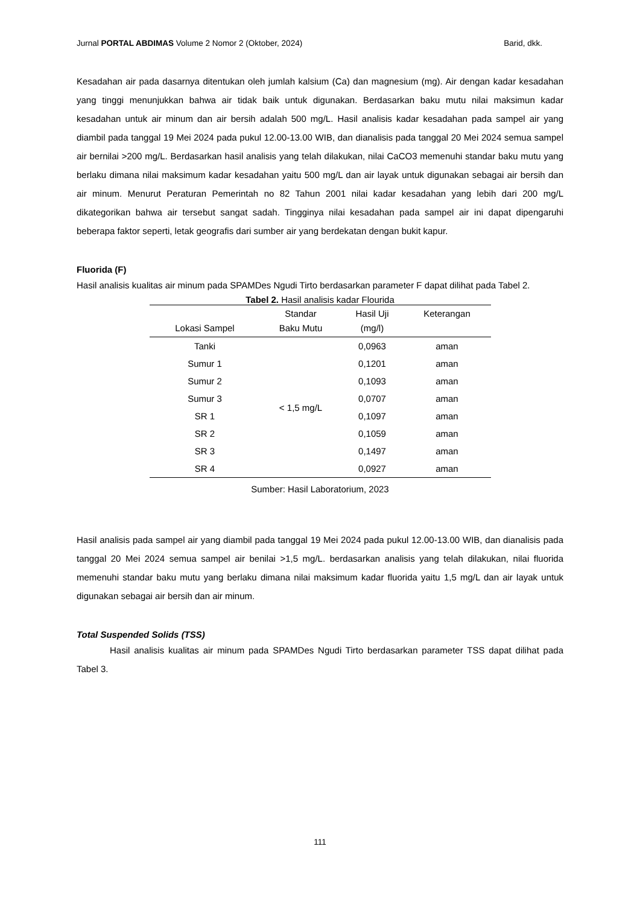Jurnal PORTAL ABDIMAS Volume 2 Nomor 2 (Oktober, 2024) Barid, dkk.
Kesadahan air pada dasarnya ditentukan oleh jumlah kalsium (Ca) dan magnesium (mg). Air dengan kadar kesadahan yang tinggi menunjukkan bahwa air tidak baik untuk digunakan. Berdasarkan baku mutu nilai maksimun kadar kesadahan untuk air minum dan air bersih adalah 500 mg/L. Hasil analisis kadar kesadahan pada sampel air yang diambil pada tanggal 19 Mei 2024 pada pukul 12.00-13.00 WIB, dan dianalisis pada tanggal 20 Mei 2024 semua sampel air bernilai >200 mg/L. Berdasarkan hasil analisis yang telah dilakukan, nilai CaCO3 memenuhi standar baku mutu yang berlaku dimana nilai maksimum kadar kesadahan yaitu 500 mg/L dan air layak untuk digunakan sebagai air bersih dan air minum. Menurut Peraturan Pemerintah no 82 Tahun 2001 nilai kadar kesadahan yang lebih dari 200 mg/L dikategorikan bahwa air tersebut sangat sadah. Tingginya nilai kesadahan pada sampel air ini dapat dipengaruhi beberapa faktor seperti, letak geografis dari sumber air yang berdekatan dengan bukit kapur.
Fluorida (F)
Hasil analisis kualitas air minum pada SPAMDes Ngudi Tirto berdasarkan parameter F dapat dilihat pada Tabel 2.
Tabel 2. Hasil analisis kadar Flourida
| Lokasi Sampel | Standar Baku Mutu | Hasil Uji (mg/l) | Keterangan |
| --- | --- | --- | --- |
| Tanki | < 1,5 mg/L | 0,0963 | aman |
| Sumur 1 | | 0,1201 | aman |
| Sumur 2 | | 0,1093 | aman |
| Sumur 3 | | 0,0707 | aman |
| SR 1 | | 0,1097 | aman |
| SR 2 | | 0,1059 | aman |
| SR 3 | | 0,1497 | aman |
| SR 4 | | 0,0927 | aman |
Sumber: Hasil Laboratorium, 2023
Hasil analisis pada sampel air yang diambil pada tanggal 19 Mei 2024 pada pukul 12.00-13.00 WIB, dan dianalisis pada tanggal 20 Mei 2024 semua sampel air benilai >1,5 mg/L. berdasarkan analisis yang telah dilakukan, nilai fluorida memenuhi standar baku mutu yang berlaku dimana nilai maksimum kadar fluorida yaitu 1,5 mg/L dan air layak untuk digunakan sebagai air bersih dan air minum.
Total Suspended Solids (TSS)
Hasil analisis kualitas air minum pada SPAMDes Ngudi Tirto berdasarkan parameter TSS dapat dilihat pada Tabel 3.
111